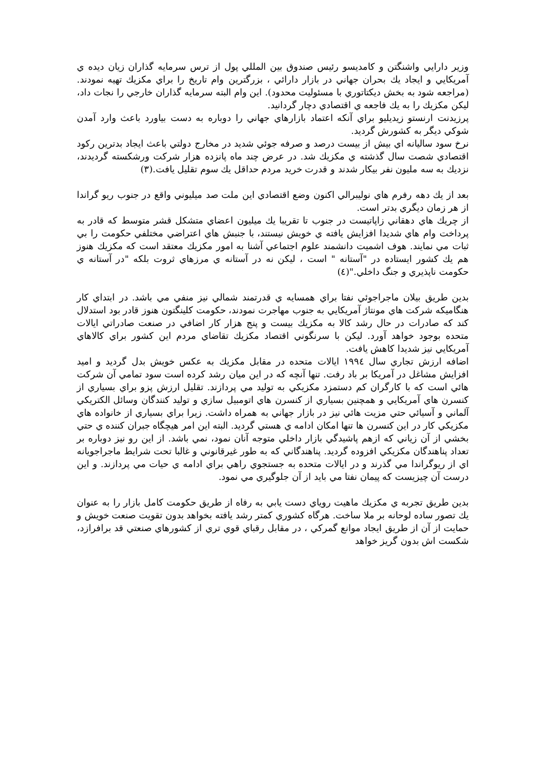وزير دارايي واشنگتن و كامديسو رئيس صندوق بين المللي پول از ترس سرمايه گذاران زيان ديده ي آمريكايي و ايجاد يك بحران جهاني در بازار دارائي ، بزرگترين وام تاريخ را براي مكزيك تهيه نمودند.(مراجعه شود به بخش ديكتاتوري با مسئوليت محدود). اين وام البته سرمايه گذاران خارجي را نجات داد، ليكن مكزيك را به يك فاجعه ي اقتصادي دچار گردانيد.
پرزيدنت ارنستو زيديليو براي آنكه اعتماد بازارهاي جهاني را دوباره به دست بياورد باعث وارد آمدن شوكي ديگر به كشورش گرديد.
نرخ سود ساليانه اي بيش از بيست درصد و صرفه جوئي شديد در مخارج دولتي باعث ايجاد بدترين ركود اقتصادي شصت سال گذشته ي مكزيك شد. در عرض چند ماه پانزده هزار شركت ورشكسته گرديدند، نزديك به سه مليون نفر بيكار شدند و قدرت خريد مردم حداقل يك سوم تقليل يافت.(٣)
بعد از يك دهه رفرم هاي نوليبرالي اكنون وضع اقتصادي اين ملت صد ميليوني واقع در جنوب ريو گراندا از هر زمان ديگري بدتر است.
از چريك هاي دهقاني زاپاتيست در جنوب تا تقريبا يك ميليون اعضاي متشكل قشر متوسط كه قادر به پرداخت وام هاي شديدا افزايش يافته ي خويش نيستند، با جنبش هاي اعتراضي مختلفي حكومت را بي ثبات مي نمايند. هوف اشميت دانشمند علوم اجتماعي آشنا به امور مكزيك معتقد است كه مكزيك هنوز هم يك كشور ايستاده در "آستانه " است ، ليكن نه در آستانه ي مرزهاي ثروت بلكه "در آستانه ي حكومت ناپذيري و جنگ داخلي."(٤)
بدين طريق بيلان ماجراجوئي نفتا براي همسايه ي قدرتمند شمالي نيز منفي مي باشد. در ابتداي كار هنگاميكه شركت هاي مونتاژ آمريكايي به جنوب مهاجرت نمودند، حكومت كلينگتون هنوز قادر بود استدلال كند كه صادرات در حال رشد كالا به مكزيك بيست و پنج هزار كار اضافي در صنعت صادراتي ايالات متحده بوجود خواهد آورد. ليكن با سرنگوني اقتصاد مكزيك تقاضاي مردم اين كشور براي كالاهاي آمريكايي نيز شديدا كاهش يافت.
اضافه ارزش تجاري سال ١٩٩٤ ايالات متحده در مقابل مكزيك به عكس خويش بدل گرديد و اميد افزايش مشاغل در آمريكا بر باد رفت. تنها آنچه كه در اين ميان رشد كرده است سود تمامي آن شركت هائي است كه با كارگران كم دستمزد مكزيكي به توليد مي پردازند. تقليل ارزش پزو براي بسياري از كنسرن هاي آمريكايي و همچنين بسياري از كنسرن هاي اتومبيل سازي و توليد كنندگان وسائل الكتريكي آلماني و آسيائي حتي مزيت هائي نيز در بازار جهاني به همراه داشت. زيرا براي بسياري از خانواده هاي مكزيكي كار در اين كنسرن ها تنها امكان ادامه ي هستي گرديد. البته اين امر هيچگاه جبران كننده ي حتي بخشي از آن زياني كه ازهم پاشيدگي بازار داخلي متوجه آنان نمود، نمي باشد. از اين رو نيز دوباره بر تعداد پناهندگان مكزيكي افزوده گرديد. پناهندگاني كه به طور غيرقانوني و غالبا تحت شرايط ماجراجويانه اي از ريوگراندا مي گذرند و در ايالات متحده به جستجوي راهي براي ادامه ي حيات مي پردازند. و اين درست آن چيزيست كه پيمان نفتا مي بايد از آن جلوگيري مي نمود.
بدين طريق تجربه ي مكزيك ماهيت روياي دست يابي به رفاه از طريق حكومت كامل بازار را به عنوان يك تصور ساده لوحانه بر ملا ساخت. هرگاه كشوري كمتر رشد يافته بخواهد بدون تقويت صنعت خويش و حمايت از آن از طريق ايجاد موانع گمركي ، در مقابل رقباي قوي تري از كشورهاي صنعتي قد برافرازد، شكست اش بدون گريز خواهد